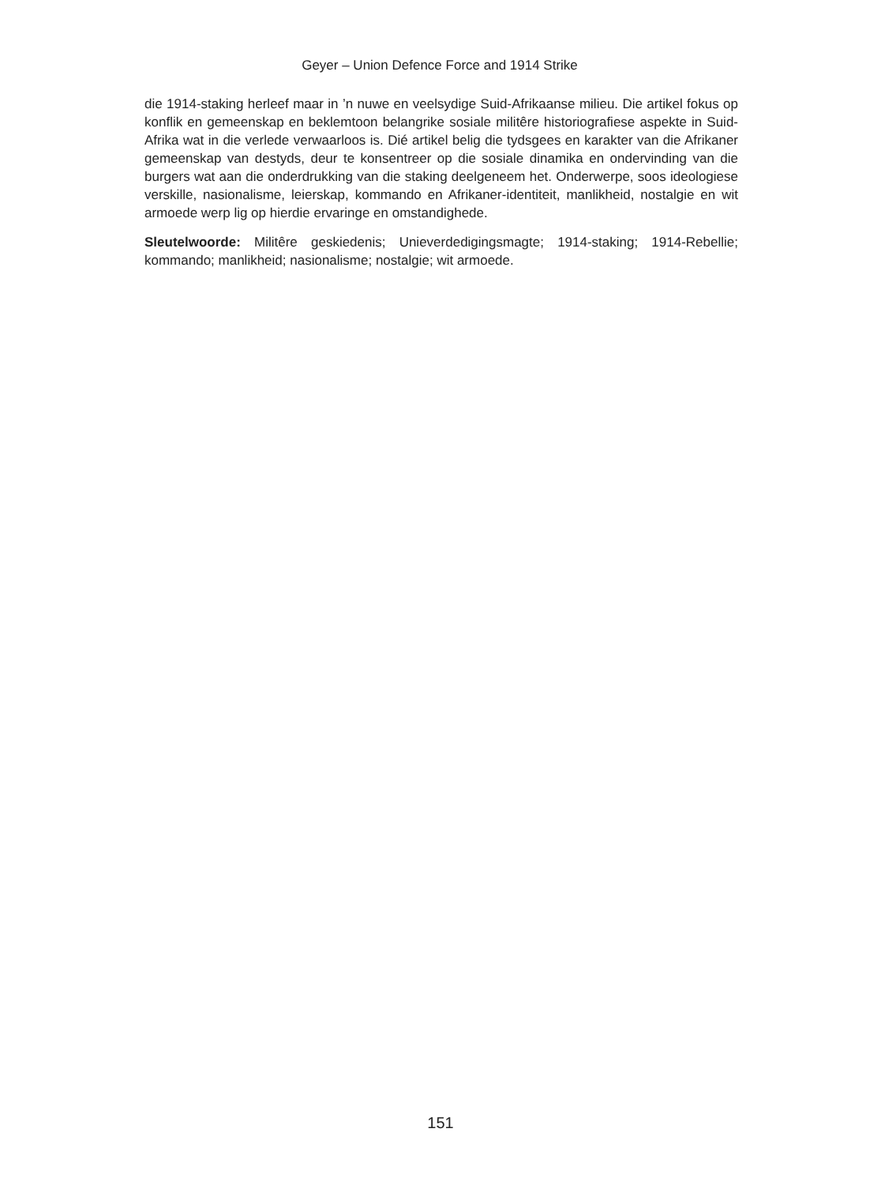Geyer – Union Defence Force and 1914 Strike
die 1914-staking herleef maar in ’n nuwe en veelsydige Suid-Afrikaanse milieu. Die artikel fokus op konflik en gemeenskap en beklemtoon belangrike sosiale militêre historiografiese aspekte in Suid-Afrika wat in die verlede verwaarloos is. Dié artikel belig die tydsgees en karakter van die Afrikaner gemeenskap van destyds, deur te konsentreer op die sosiale dinamika en ondervinding van die burgers wat aan die onderdrukking van die staking deelgeneem het. Onderwerpe, soos ideologiese verskille, nasionalisme, leierskap, kommando en Afrikaner-identiteit, manlikheid, nostalgie en wit armoede werp lig op hierdie ervaringe en omstandighede.
Sleutelwoorde: Militêre geskiedenis; Unieverdedigingsmagte; 1914-staking; 1914-Rebellie; kommando; manlikheid; nasionalisme; nostalgie; wit armoede.
151